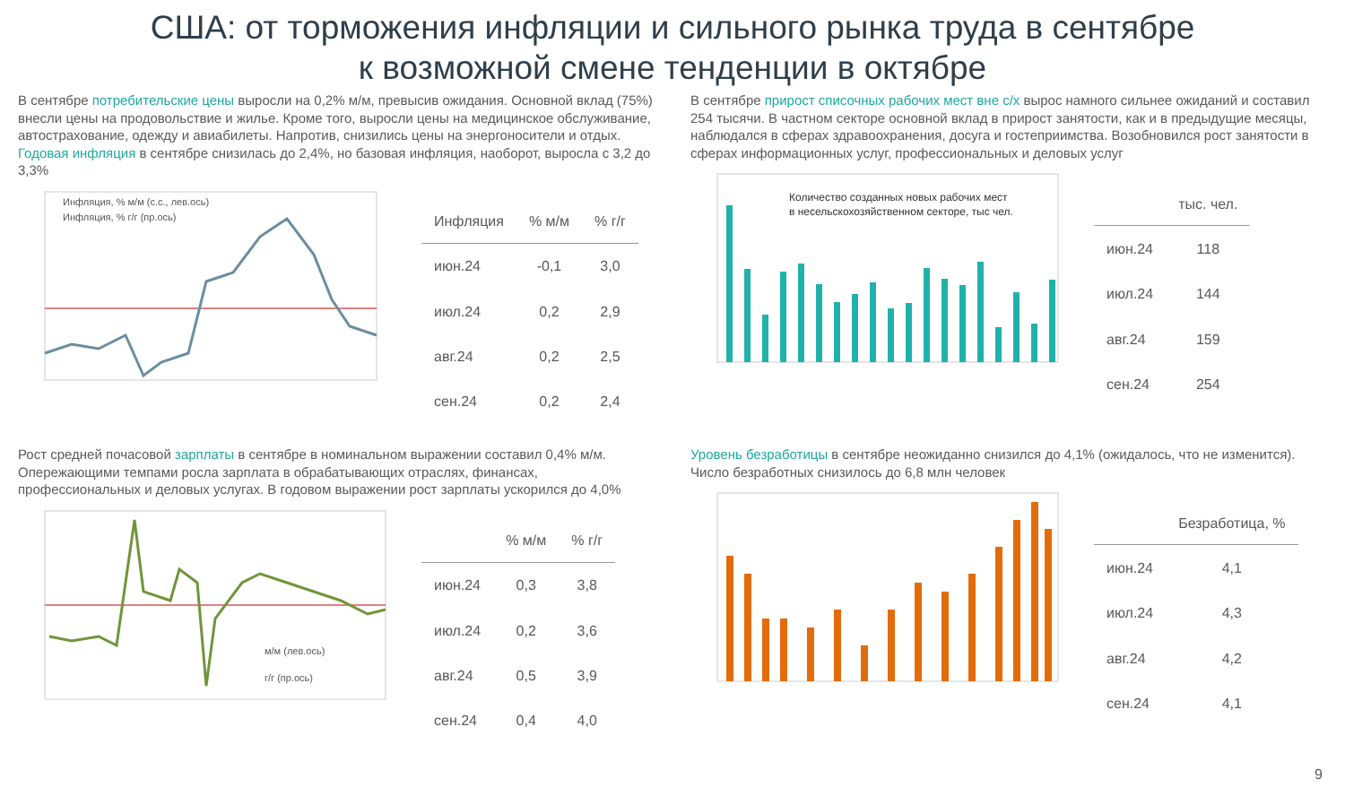США: от торможения инфляции и сильного рынка труда в сентябре
к возможной смене тенденции в октябре
В сентябре потребительские цены выросли на 0,2% м/м, превысив ожидания. Основной вклад (75%) внесли цены на продовольствие и жилье. Кроме того, выросли цены на медицинское обслуживание, автострахование, одежду и авиабилеты. Напротив, снизились цены на энергоносители и отдых. Годовая инфляция в сентябре снизилась до 2,4%, но базовая инфляция, наоборот, выросла с 3,2 до 3,3%
Инфляция, % м/м (с.с., лев.ось)
Инфляция, % г/г (пр.ось)
| Инфляция | % м/м | % г/г |
| --- | --- | --- |
| июн.24 | -0,1 | 3,0 |
| июл.24 | 0,2 | 2,9 |
| авг.24 | 0,2 | 2,5 |
| сен.24 | 0,2 | 2,4 |
В сентябре прирост списочных рабочих мест вне с/х вырос намного сильнее ожиданий и составил 254 тысячи. В частном секторе основной вклад в прирост занятости, как и в предыдущие месяцы, наблюдался в сферах здравоохранения, досуга и гостеприимства. Возобновился рост занятости в сферах информационных услуг, профессиональных и деловых услуг
Количество созданных новых рабочих мест
в несельскохозяйственном секторе, тыс чел.
| | тыс. чел. |
| --- | --- |
| июн.24 | 118 |
| июл.24 | 144 |
| авг.24 | 159 |
| сен.24 | 254 |
Рост средней почасовой зарплаты в сентябре в номинальном выражении составил 0,4% м/м. Опережающими темпами росла зарплата в обрабатывающих отраслях, финансах, профессиональных и деловых услугах. В годовом выражении рост зарплаты ускорился до 4,0%
м/м (лев.ось)
г/г (пр.ось)
| | % м/м | % г/г |
| --- | --- | --- |
| июн.24 | 0,3 | 3,8 |
| июл.24 | 0,2 | 3,6 |
| авг.24 | 0,5 | 3,9 |
| сен.24 | 0,4 | 4,0 |
Уровень безработицы в сентябре неожиданно снизился до 4,1% (ожидалось, что не изменится). Число безработных снизилось до 6,8 млн человек
| | Безработица, % |
| --- | --- |
| июн.24 | 4,1 |
| июл.24 | 4,3 |
| авг.24 | 4,2 |
| сен.24 | 4,1 |
9